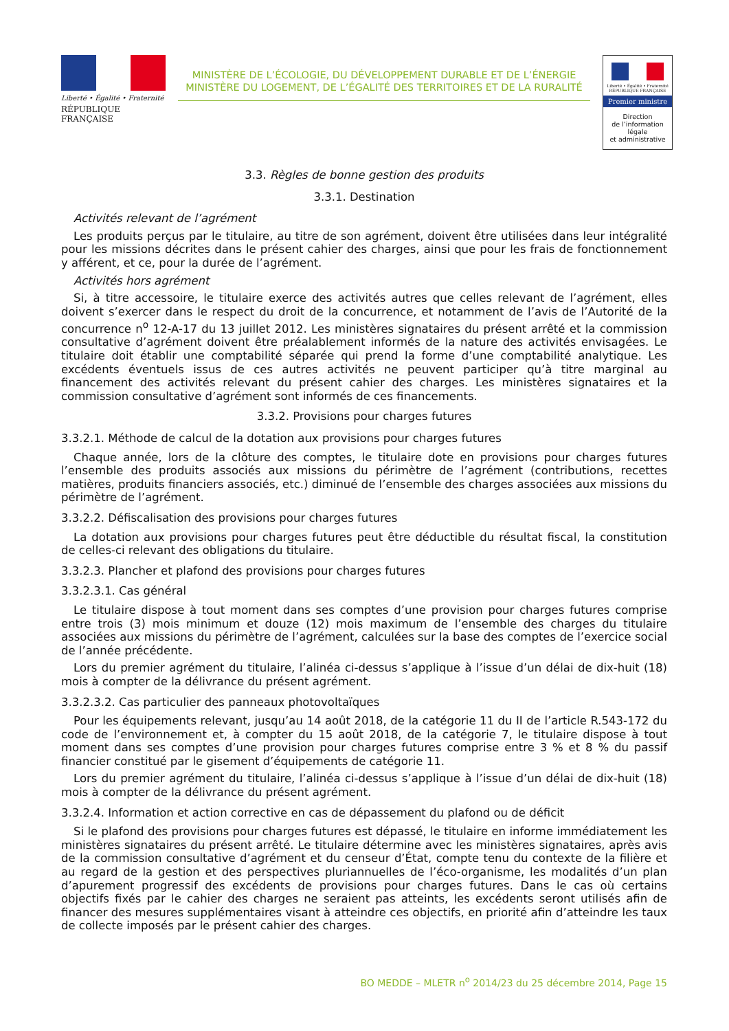Liberté • Égalité • Fraternité
RÉPUBLIQUE FRANÇAISE
MINISTÈRE DE L’ÉCOLOGIE, DU DÉVELOPPEMENT DURABLE ET DE L’ÉNERGIE
MINISTÈRE DU LOGEMENT, DE L’ÉGALITÉ DES TERRITOIRES ET DE LA RURALITÉ
Liberté • Égalité • Fraternité
RÉPUBLIQUE FRANÇAISE
Premier ministre
Direction
de l’information
légale
et administrative
3.3. Règles de bonne gestion des produits
3.3.1. Destination
Activités relevant de l’agrément
Les produits perçus par le titulaire, au titre de son agrément, doivent être utilisées dans leur intégralité pour les missions décrites dans le présent cahier des charges, ainsi que pour les frais de fonctionnement y afférent, et ce, pour la durée de l’agrément.
Activités hors agrément
Si, à titre accessoire, le titulaire exerce des activités autres que celles relevant de l’agrément, elles doivent s’exercer dans le respect du droit de la concurrence, et notamment de l’avis de l’Autorité de la concurrence n<sup>o</sup> 12-A-17 du 13 juillet 2012. Les ministères signataires du présent arrêté et la commission consultative d’agrément doivent être préalablement informés de la nature des activités envisagées. Le titulaire doit établir une comptabilité séparée qui prend la forme d’une comptabilité analytique. Les excédents éventuels issus de ces autres activités ne peuvent participer qu’à titre marginal au financement des activités relevant du présent cahier des charges. Les ministères signataires et la commission consultative d’agrément sont informés de ces financements.
3.3.2. Provisions pour charges futures
3.3.2.1. Méthode de calcul de la dotation aux provisions pour charges futures
Chaque année, lors de la clôture des comptes, le titulaire dote en provisions pour charges futures l’ensemble des produits associés aux missions du périmètre de l’agrément (contributions, recettes matières, produits financiers associés, etc.) diminué de l’ensemble des charges associées aux missions du périmètre de l’agrément.
3.3.2.2. Défiscalisation des provisions pour charges futures
La dotation aux provisions pour charges futures peut être déductible du résultat fiscal, la constitution de celles-ci relevant des obligations du titulaire.
3.3.2.3. Plancher et plafond des provisions pour charges futures
3.3.2.3.1. Cas général
Le titulaire dispose à tout moment dans ses comptes d’une provision pour charges futures comprise entre trois (3) mois minimum et douze (12) mois maximum de l’ensemble des charges du titulaire associées aux missions du périmètre de l’agrément, calculées sur la base des comptes de l’exercice social de l’année précédente.
Lors du premier agrément du titulaire, l’alinéa ci-dessus s’applique à l’issue d’un délai de dix-huit (18) mois à compter de la délivrance du présent agrément.
3.3.2.3.2. Cas particulier des panneaux photovoltaïques
Pour les équipements relevant, jusqu’au 14 août 2018, de la catégorie 11 du II de l’article R.543-172 du code de l’environnement et, à compter du 15 août 2018, de la catégorie 7, le titulaire dispose à tout moment dans ses comptes d’une provision pour charges futures comprise entre 3 % et 8 % du passif financier constitué par le gisement d’équipements de catégorie 11.
Lors du premier agrément du titulaire, l’alinéa ci-dessus s’applique à l’issue d’un délai de dix-huit (18) mois à compter de la délivrance du présent agrément.
3.3.2.4. Information et action corrective en cas de dépassement du plafond ou de déficit
Si le plafond des provisions pour charges futures est dépassé, le titulaire en informe immédiatement les ministères signataires du présent arrêté. Le titulaire détermine avec les ministères signataires, après avis de la commission consultative d’agrément et du censeur d’État, compte tenu du contexte de la filière et au regard de la gestion et des perspectives pluriannuelles de l’éco-organisme, les modalités d’un plan d’apurement progressif des excédents de provisions pour charges futures. Dans le cas où certains objectifs fixés par le cahier des charges ne seraient pas atteints, les excédents seront utilisés afin de financer des mesures supplémentaires visant à atteindre ces objectifs, en priorité afin d’atteindre les taux de collecte imposés par le présent cahier des charges.
BO MEDDE – MLETR n<sup>o</sup> 2014/23 du 25 décembre 2014, Page 15